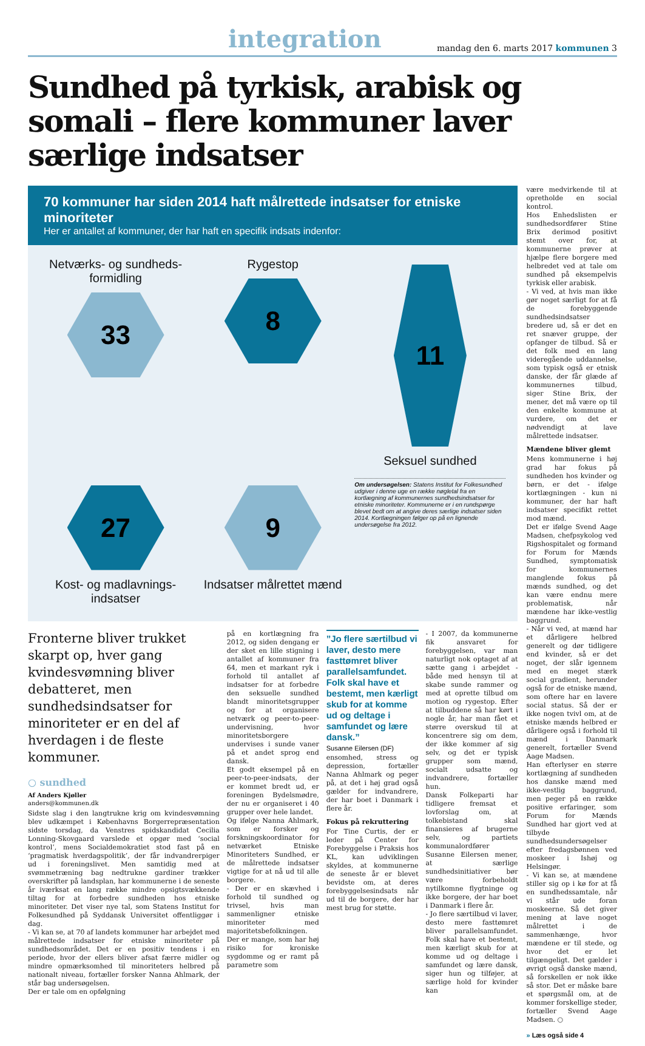integration mandag den 6. marts 2017 kommunen 3
Sundhed på tyrkisk, arabisk og somali – flere kommuner laver særlige indsatser
70 kommuner har siden 2014 haft målrettede indsatser for etniske minoriteter
Her er antallet af kommuner, der har haft en specifik indsats indenfor:
Netværks- og sundheds-formidling
33
Rygestop
8
11
Seksuel sundhed
27
Kost- og madlavnings-indsatser
9
Indsatser målrettet mænd
Om undersøgelsen: Statens Institut for Folkesundhed udgiver i denne uge en række nøgletal fra en kortlægning af kommunernes sundhedsindsatser for etniske minoriteter. Kommunerne er i en rundspørge blevet bedt om at angive deres særlige indsatser siden 2014. Kortlægningen følger op på en lignende undersøgelse fra 2012.
Fronterne bliver trukket skarpt op, hver gang kvindesvømning bliver debatteret, men sundhedsindsatser for minoriteter er en del af hverdagen i de fleste kommuner.
○ sundhed
Af Anders Kjøller
anders@kommunen.dk
Sidste slag i den langtrukne krig om kvindesvømning blev udkæmpet i Københavns Borgerrepræsentation sidste torsdag, da Venstres spidskandidat Cecilia Lonning-Skovgaard varslede et opgør med ‘social kontrol’, mens Socialdemokratiet stod fast på en ‘pragmatisk hverdagspolitik’, der får indvandrerpiger ud i foreningslivet. Men samtidig med at svømmetræning bag nedtrukne gardiner trækker overskrifter på landsplan, har kommunerne i de seneste år iværksat en lang række mindre opsigtsvækkende tiltag for at forbedre sundheden hos etniske minoriteter. Det viser nye tal, som Statens Institut for Folkesundhed på Syddansk Universitet offentliggør i dag.
- Vi kan se, at 70 af landets kommuner har arbejdet med målrettede indsatser for etniske minoriteter på sundhedsområdet. Det er en positiv tendens i en periode, hvor der ellers bliver afsat færre midler og mindre opmærksomhed til minoriteters helbred på nationalt niveau, fortæller forsker Nanna Ahlmark, der står bag undersøgelsen.
Der er tale om en opfølgning
på en kortlægning fra 2012, og siden dengang er der sket en lille stigning i antallet af kommuner fra 64, men et markant ryk i forhold til antallet af indsatser for at forbedre den seksuelle sundhed blandt minoritetsgrupper og for at organisere netværk og peer-to-peer-undervisning, hvor minoritetsborgere undervises i sunde vaner på et andet sprog end dansk.
Et godt eksempel på en peer-to-peer-indsats, der er kommet bredt ud, er foreningen Bydelsmødre, der nu er organiseret i 40 grupper over hele landet.
Og ifølge Nanna Ahlmark, som er forsker og forskningskoordinator for netværket Etniske Minoriteters Sundhed, er de målrettede indsatser vigtige for at nå ud til alle borgere.
- Der er en skævhed i forhold til sundhed og trivsel, hvis man sammenligner etniske minoriteter med majoritetsbefolkningen. Der er mange, som har høj risiko for kroniske sygdomme og er ramt på parametre som
”Jo flere særtilbud vi laver, desto mere fasttømret bliver parallelsamfundet. Folk skal have et bestemt, men kærligt skub for at komme ud og deltage i samfundet og lære dansk.”
Susanne Eilersen (DF)
ensomhed, stress og depression, fortæller Nanna Ahlmark og peger på, at det i høj grad også gælder for indvandrere, der har boet i Danmark i flere år.
Fokus på rekruttering
For Tine Curtis, der er leder på Center for Forebyggelse i Praksis hos KL, kan udviklingen skyldes, at kommunerne de seneste år er blevet bevidste om, at deres forebyggelsesindsats når ud til de borgere, der har mest brug for støtte.
- I 2007, da kommunerne fik ansvaret for forebyggelsen, var man naturligt nok optaget af at sætte gang i arbejdet - både med hensyn til at skabe sunde rammer og med at oprette tilbud om motion og rygestop. Efter at tilbuddene så har kørt i nogle år, har man fået et større overskud til at koncentrere sig om dem, der ikke kommer af sig selv, og det er typisk grupper som mænd, socialt udsatte og indvandrere, fortæller hun.
Dansk Folkeparti har tidligere fremsat et lovforslag om, at tolkebistand skal finansieres af brugerne selv, og partiets kommunalordfører Susanne Eilersen mener, at særlige sundhedsinitiativer bør være forbeholdt nytilkomne flygtninge og ikke borgere, der har boet i Danmark i flere år.
- Jo flere særtilbud vi laver, desto mere fasttømret bliver parallelsamfundet. Folk skal have et bestemt, men kærligt skub for at komme ud og deltage i samfundet og lære dansk, siger hun og tilføjer, at særlige hold for kvinder kan
være medvirkende til at opretholde en social kontrol.
Hos Enhedslisten er sundhedsordfører Stine Brix derimod positivt stemt over for, at kommunerne prøver at hjælpe flere borgere med helbredet ved at tale om sundhed på eksempelvis tyrkisk eller arabisk.
- Vi ved, at hvis man ikke gør noget særligt for at få de forebyggende sundhedsindsatser bredere ud, så er det en ret snæver gruppe, der opfanger de tilbud. Så er det folk med en lang videregående uddannelse, som typisk også er etnisk danske, der får glæde af kommunernes tilbud, siger Stine Brix, der mener, det må være op til den enkelte kommune at vurdere, om det er nødvendigt at lave målrettede indsatser.
Mændene bliver glemt
Mens kommunerne i høj grad har fokus på sundheden hos kvinder og børn, er det - ifølge kortlægningen - kun ni kommuner, der har haft indsatser specifikt rettet mod mænd.
Det er ifølge Svend Aage Madsen, chefpsykolog ved Rigshospitalet og formand for Forum for Mænds Sundhed, symptomatisk for kommunernes manglende fokus på mænds sundhed, og det kan være endnu mere problematisk, når mændene har ikke-vestlig baggrund.
- Når vi ved, at mænd har et dårligere helbred generelt og dør tidligere end kvinder, så er det noget, der slår igennem med en meget stærk social gradient, herunder også for de etniske mænd, som oftere har en lavere social status. Så der er ikke nogen tvivl om, at de etniske mænds helbred er dårligere også i forhold til mænd i Danmark generelt, fortæller Svend Aage Madsen.
Han efterlyser en større kortlægning af sundheden hos danske mænd med ikke-vestlig baggrund, men peger på en række positive erfaringer, som Forum for Mænds Sundhed har gjort ved at tilbyde sundhedsundersøgelser efter fredagsbønnen ved moskeer i Ishøj og Helsingør.
- Vi kan se, at mændene stiller sig op i kø for at få en sundhedssamtale, når vi står ude foran moskeerne. Så det giver mening at lave noget målrettet i de sammenhænge, hvor mændene er til stede, og hvor det er let tilgængeligt. Det gælder i øvrigt også danske mænd, så forskellen er nok ikke så stor. Det er måske bare et spørgsmål om, at de kommer forskellige steder, fortæller Svend Aage Madsen. ○
» Læs også side 4